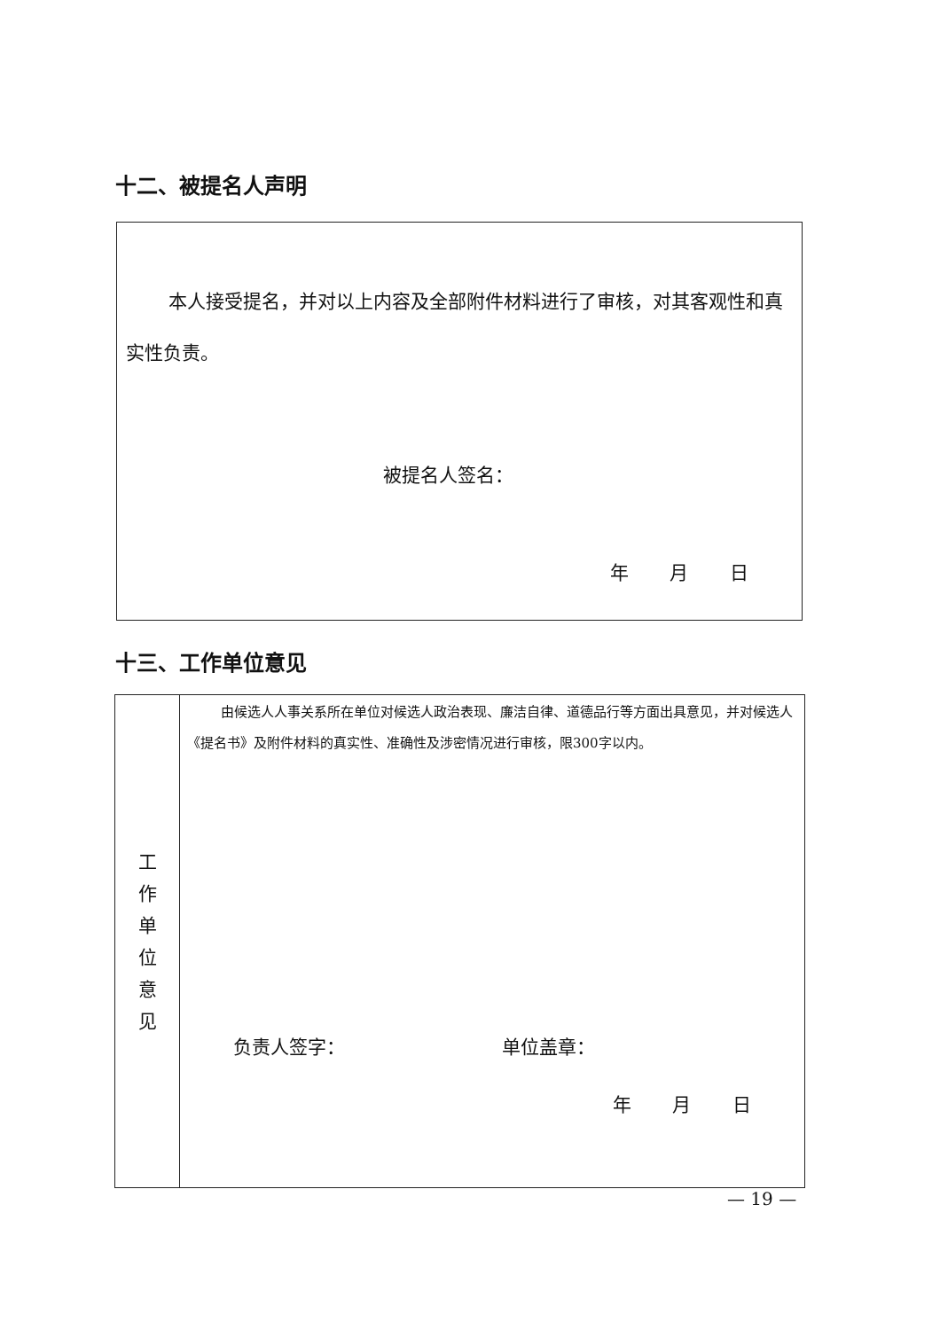十二、被提名人声明
本人接受提名，并对以上内容及全部附件材料进行了审核，对其客观性和真实性负责。
被提名人签名：
年 月 日
十三、工作单位意见
| 工 作 单 位 意 见 | 由候选人人事关系所在单位对候选人政治表现、廉洁自律、道德品行等方面出具意见，并对候选人《提名书》及附件材料的真实性、准确性及涉密情况进行审核，限300字以内。 负责人签字： 单位盖章： 年 月 日 |
— 19 —